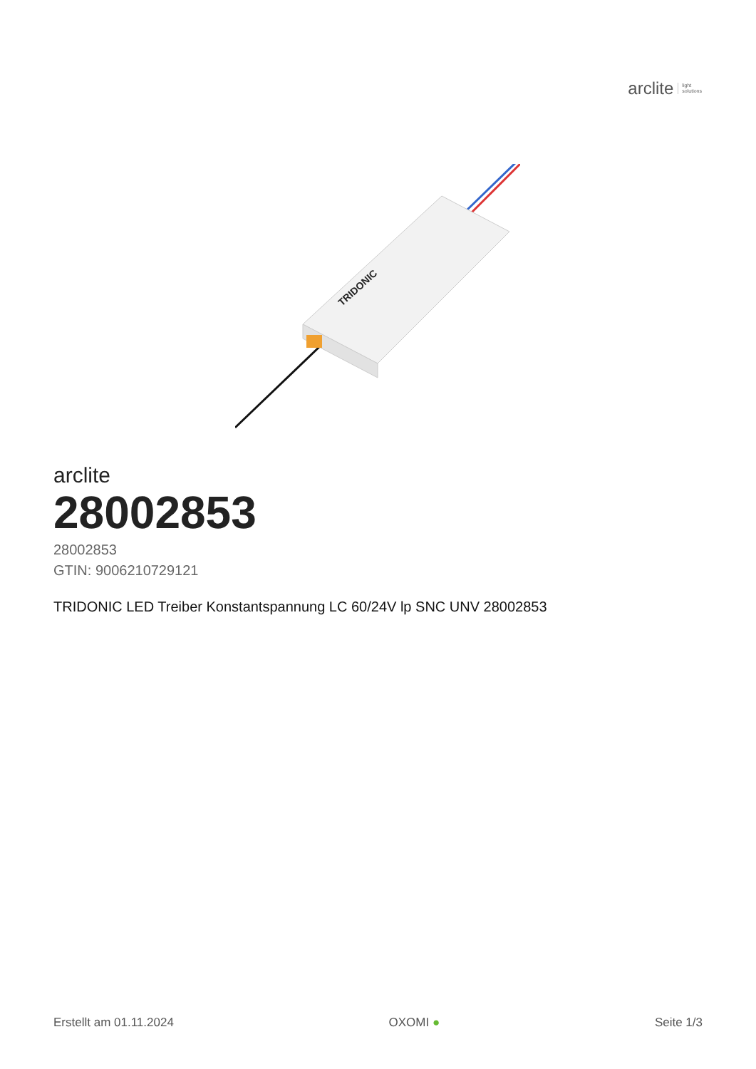arclite light
solutions
TRIDONIC
arclite
28002853
28002853
GTIN: 9006210729121
TRIDONIC LED Treiber Konstantspannung LC 60/24V lp SNC UNV 28002853
Erstellt am 01.11.2024 OXOMI ● Seite 1/3